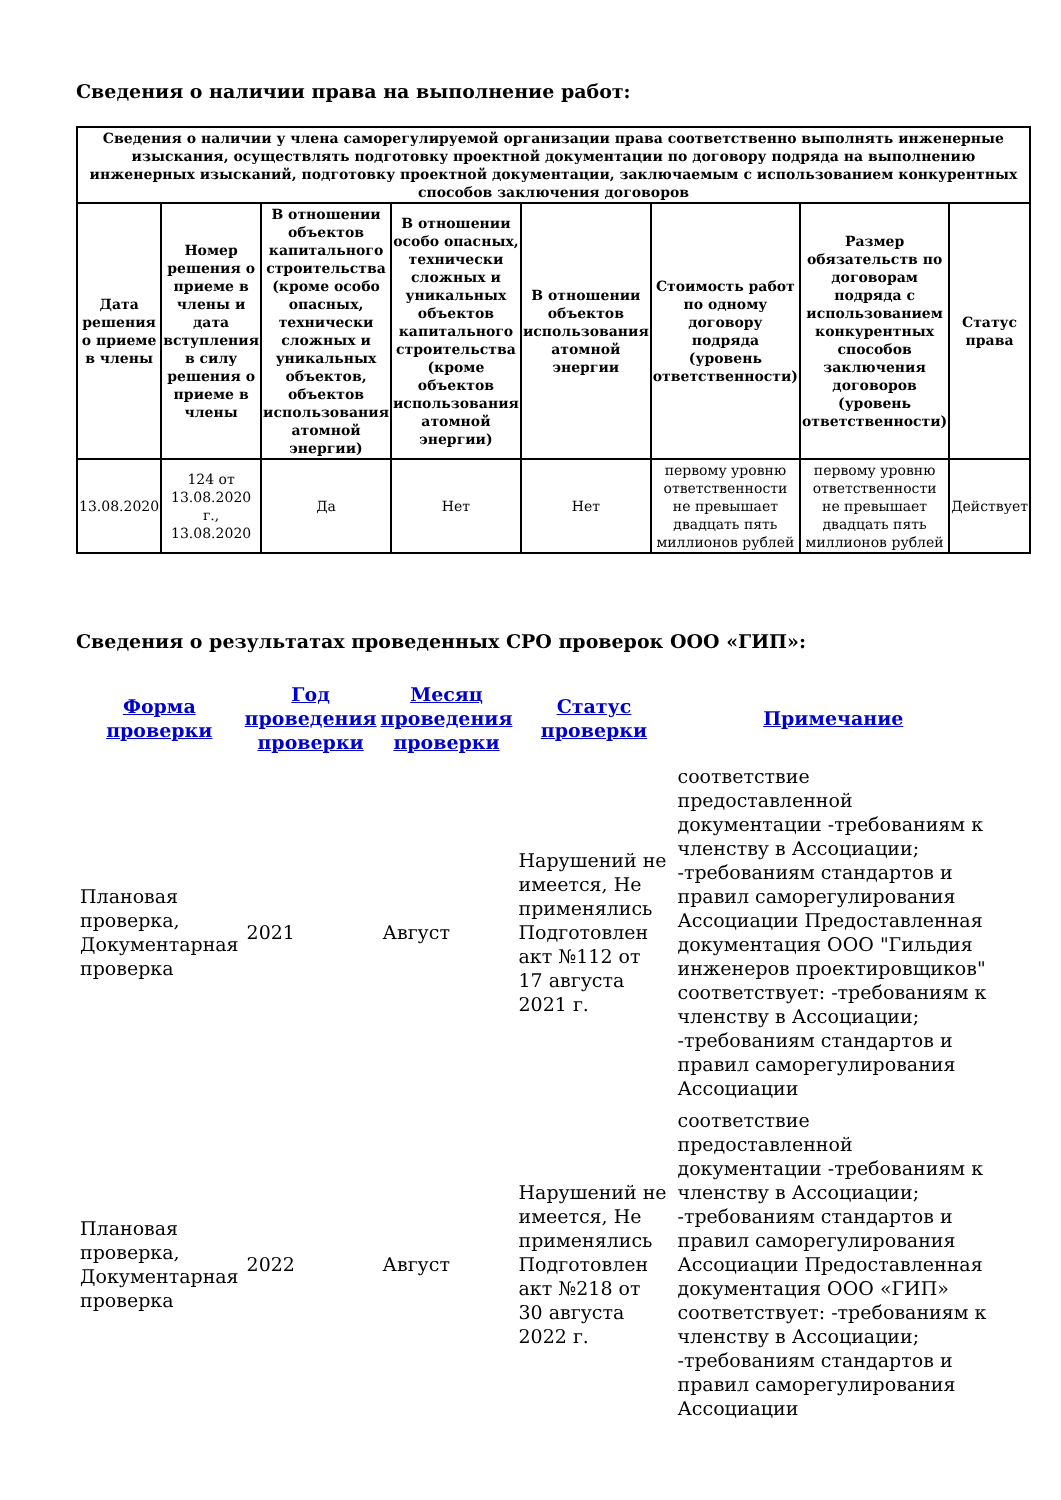Сведения о наличии права на выполнение работ:
| Сведения о наличии у члена саморегулируемой организации права соответственно выполнять инженерные изыскания, осуществлять подготовку проектной документации по договору подряда на выполнению инженерных изысканий, подготовку проектной документации, заключаемым с использованием конкурентных способов заключения договоров | | | | | | | |
| --- | --- | --- | --- | --- | --- | --- | --- |
| Дата решения о приеме в члены | Номер решения о приеме в члены и дата вступления в силу решения о приеме в члены | В отношении объектов капитального строительства (кроме особо опасных, технически сложных и уникальных объектов, объектов использования атомной энергии) | В отношении особо опасных, технически сложных и уникальных объектов капитального строительства (кроме объектов использования атомной энергии) | В отношении объектов использования атомной энергии | Стоимость работ по одному договору подряда (уровень ответственности) | Размер обязательств по договорам подряда с использованием конкурентных способов заключения договоров (уровень ответственности) | Статус права |
| 13.08.2020 | 124 от 13.08.2020 г., 13.08.2020 | Да | Нет | Нет | первому уровню ответственности не превышает двадцать пять миллионов рублей | первому уровню ответственности не превышает двадцать пять миллионов рублей | Действует |
Сведения о результатах проведенных СРО проверок ООО «ГИП»:
| Форма проверки | Год проведения проверки | Месяц проведения проверки | Статус проверки | Примечание |
| --- | --- | --- | --- | --- |
| Плановая проверка, Документарная проверка | 2021 | Август | Нарушений не имеется, Не применялись Подготовлен акт №112 от 17 августа 2021 г. | соответствие предоставленной документации -требованиям к членству в Ассоциации; -требованиям стандартов и правил саморегулирования Ассоциации Предоставленная документация ООО "Гильдия инженеров проектировщиков" соответствует: -требованиям к членству в Ассоциации; -требованиям стандартов и правил саморегулирования Ассоциации |
| Плановая проверка, Документарная проверка | 2022 | Август | Нарушений не имеется, Не применялись Подготовлен акт №218 от 30 августа 2022 г. | соответствие предоставленной документации -требованиям к членству в Ассоциации; -требованиям стандартов и правил саморегулирования Ассоциации Предоставленная документация ООО «ГИП» соответствует: -требованиям к членству в Ассоциации; -требованиям стандартов и правил саморегулирования Ассоциации |